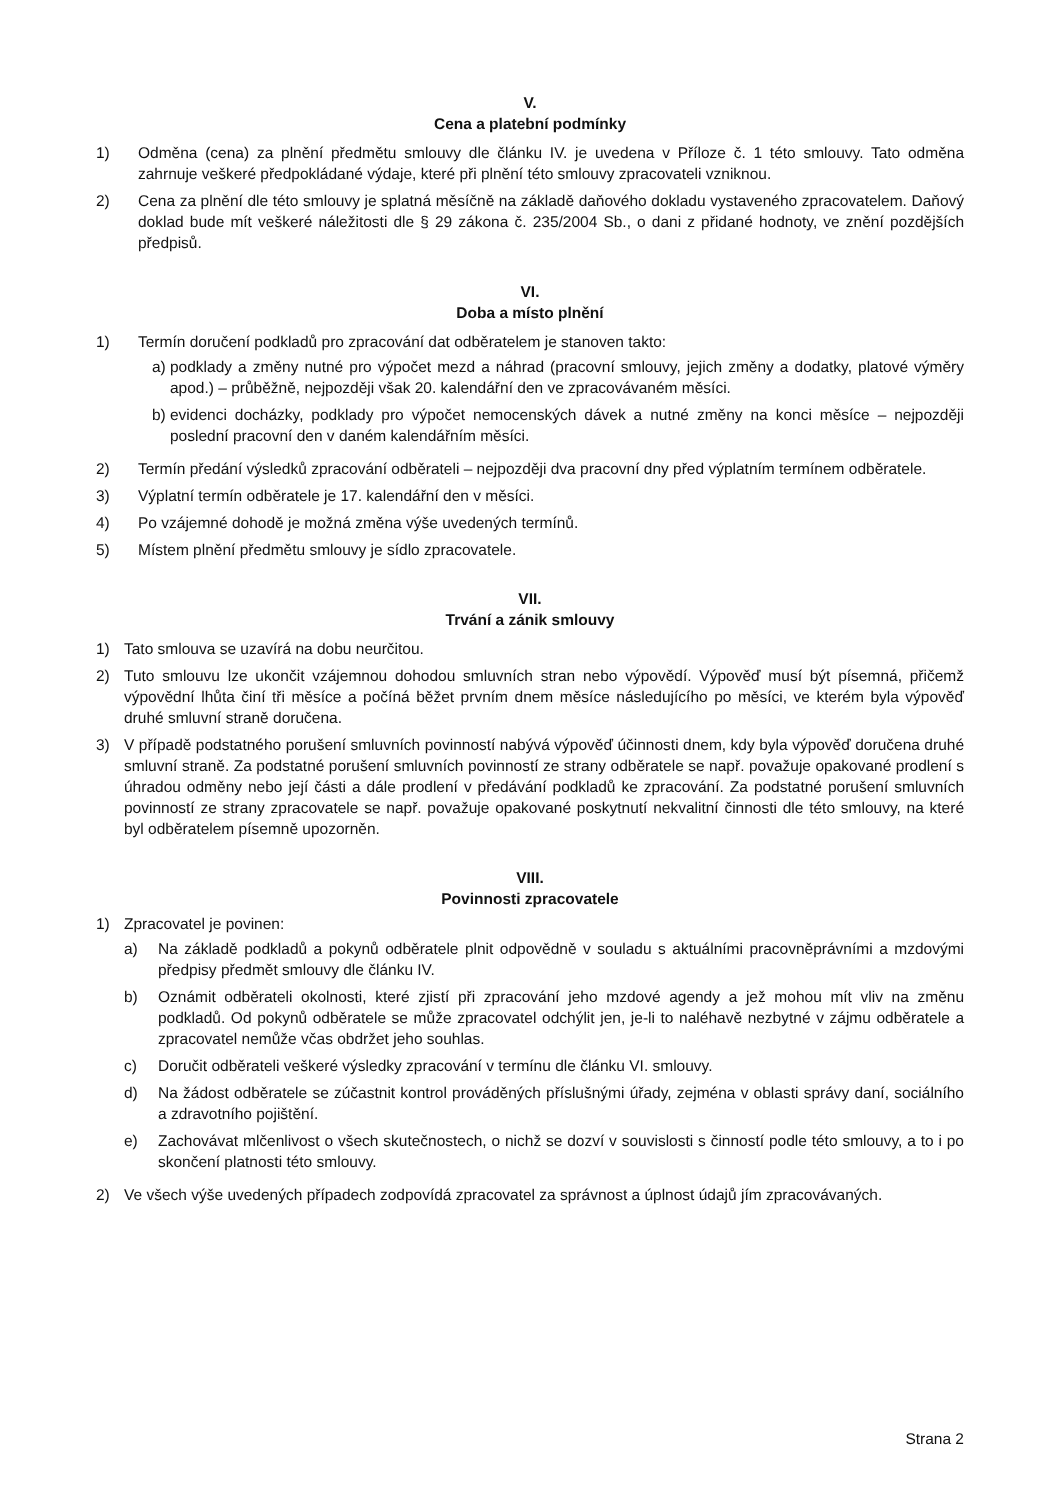V.
Cena a platební podmínky
1) Odměna (cena) za plnění předmětu smlouvy dle článku IV. je uvedena v Příloze č. 1 této smlouvy. Tato odměna zahrnuje veškeré předpokládané výdaje, které při plnění této smlouvy zpracovateli vzniknou.
2) Cena za plnění dle této smlouvy je splatná měsíčně na základě daňového dokladu vystaveného zpracovatelem. Daňový doklad bude mít veškeré náležitosti dle § 29 zákona č. 235/2004 Sb., o dani z přidané hodnoty, ve znění pozdějších předpisů.
VI.
Doba a místo plnění
1) Termín doručení podkladů pro zpracování dat odběratelem je stanoven takto:
a)
podklady a změny nutné pro výpočet mezd a náhrad (pracovní smlouvy, jejich změny a dodatky, platové výměry apod.) – průběžně, nejpozději však 20. kalendářní den ve zpracovávaném měsíci.
b)
evidenci docházky, podklady pro výpočet nemocenských dávek a nutné změny na konci měsíce – nejpozději poslední pracovní den v daném kalendářním měsíci.
2) Termín předání výsledků zpracování odběrateli – nejpozději dva pracovní dny před výplatním termínem odběratele.
3) Výplatní termín odběratele je 17. kalendářní den v měsíci.
4) Po vzájemné dohodě je možná změna výše uvedených termínů.
5) Místem plnění předmětu smlouvy je sídlo zpracovatele.
VII.
Trvání a zánik smlouvy
1) Tato smlouva se uzavírá na dobu neurčitou.
2) Tuto smlouvu lze ukončit vzájemnou dohodou smluvních stran nebo výpovědí. Výpověď musí být písemná, přičemž výpovědní lhůta činí tři měsíce a počíná běžet prvním dnem měsíce následujícího po měsíci, ve kterém byla výpověď druhé smluvní straně doručena.
3) V případě podstatného porušení smluvních povinností nabývá výpověď účinnosti dnem, kdy byla výpověď doručena druhé smluvní straně. Za podstatné porušení smluvních povinností ze strany odběratele se např. považuje opakované prodlení s úhradou odměny nebo její části a dále prodlení v předávání podkladů ke zpracování. Za podstatné porušení smluvních povinností ze strany zpracovatele se např. považuje opakované poskytnutí nekvalitní činnosti dle této smlouvy, na které byl odběratelem písemně upozorněn.
VIII.
Povinnosti zpracovatele
1) Zpracovatel je povinen:
a) Na základě podkladů a pokynů odběratele plnit odpovědně v souladu s aktuálními pracovněprávními a mzdovými předpisy předmět smlouvy dle článku IV.
b) Oznámit odběrateli okolnosti, které zjistí při zpracování jeho mzdové agendy a jež mohou mít vliv na změnu podkladů. Od pokynů odběratele se může zpracovatel odchýlit jen, je-li to naléhavě nezbytné v zájmu odběratele a zpracovatel nemůže včas obdržet jeho souhlas.
c) Doručit odběrateli veškeré výsledky zpracování v termínu dle článku VI. smlouvy.
d) Na žádost odběratele se zúčastnit kontrol prováděných příslušnými úřady, zejména v oblasti správy daní, sociálního a zdravotního pojištění.
e) Zachovávat mlčenlivost o všech skutečnostech, o nichž se dozví v souvislosti s činností podle této smlouvy, a to i po skončení platnosti této smlouvy.
2) Ve všech výše uvedených případech zodpovídá zpracovatel za správnost a úplnost údajů jím zpracovávaných.
Strana 2